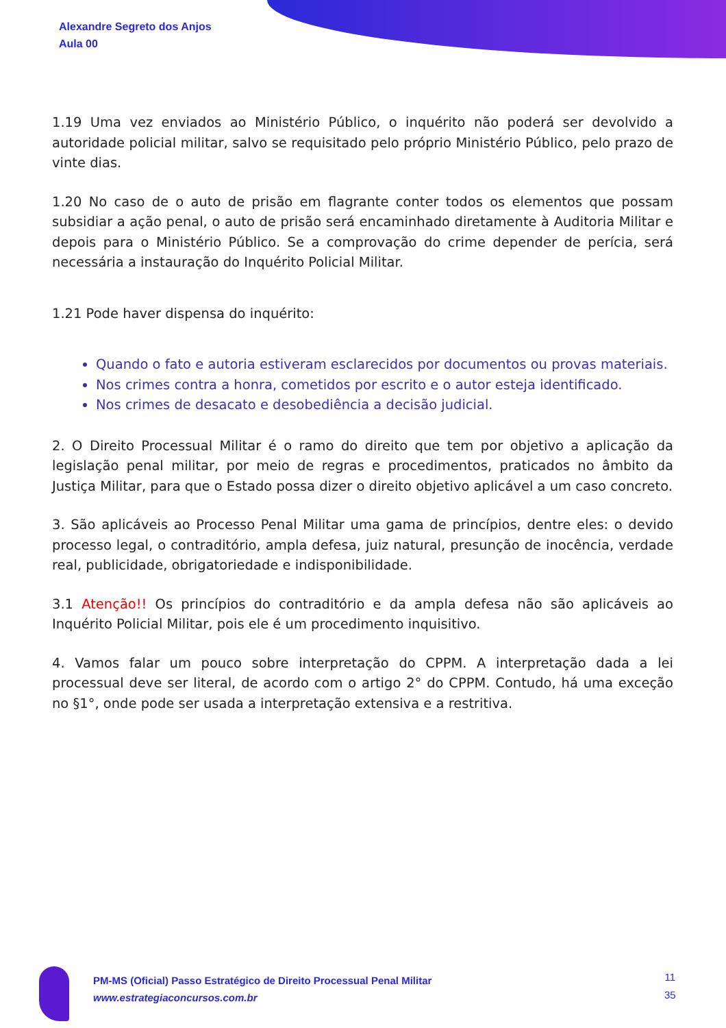Alexandre Segreto dos Anjos
Aula 00
1.19 Uma vez enviados ao Ministério Público, o inquérito não poderá ser devolvido a autoridade policial militar, salvo se requisitado pelo próprio Ministério Público, pelo prazo de vinte dias.
1.20 No caso de o auto de prisão em flagrante conter todos os elementos que possam subsidiar a ação penal, o auto de prisão será encaminhado diretamente à Auditoria Militar e depois para o Ministério Público. Se a comprovação do crime depender de perícia, será necessária a instauração do Inquérito Policial Militar.
1.21 Pode haver dispensa do inquérito:
Quando o fato e autoria estiveram esclarecidos por documentos ou provas materiais.
Nos crimes contra a honra, cometidos por escrito e o autor esteja identificado.
Nos crimes de desacato e desobediência a decisão judicial.
2. O Direito Processual Militar é o ramo do direito que tem por objetivo a aplicação da legislação penal militar, por meio de regras e procedimentos, praticados no âmbito da Justiça Militar, para que o Estado possa dizer o direito objetivo aplicável a um caso concreto.
3. São aplicáveis ao Processo Penal Militar uma gama de princípios, dentre eles: o devido processo legal, o contraditório, ampla defesa, juiz natural, presunção de inocência, verdade real, publicidade, obrigatoriedade e indisponibilidade.
3.1 Atenção!! Os princípios do contraditório e da ampla defesa não são aplicáveis ao Inquérito Policial Militar, pois ele é um procedimento inquisitivo.
4. Vamos falar um pouco sobre interpretação do CPPM. A interpretação dada a lei processual deve ser literal, de acordo com o artigo 2° do CPPM. Contudo, há uma exceção no §1°, onde pode ser usada a interpretação extensiva e a restritiva.
PM-MS (Oficial) Passo Estratégico de Direito Processual Penal Militar
www.estrategiaconcursos.com.br
11
35